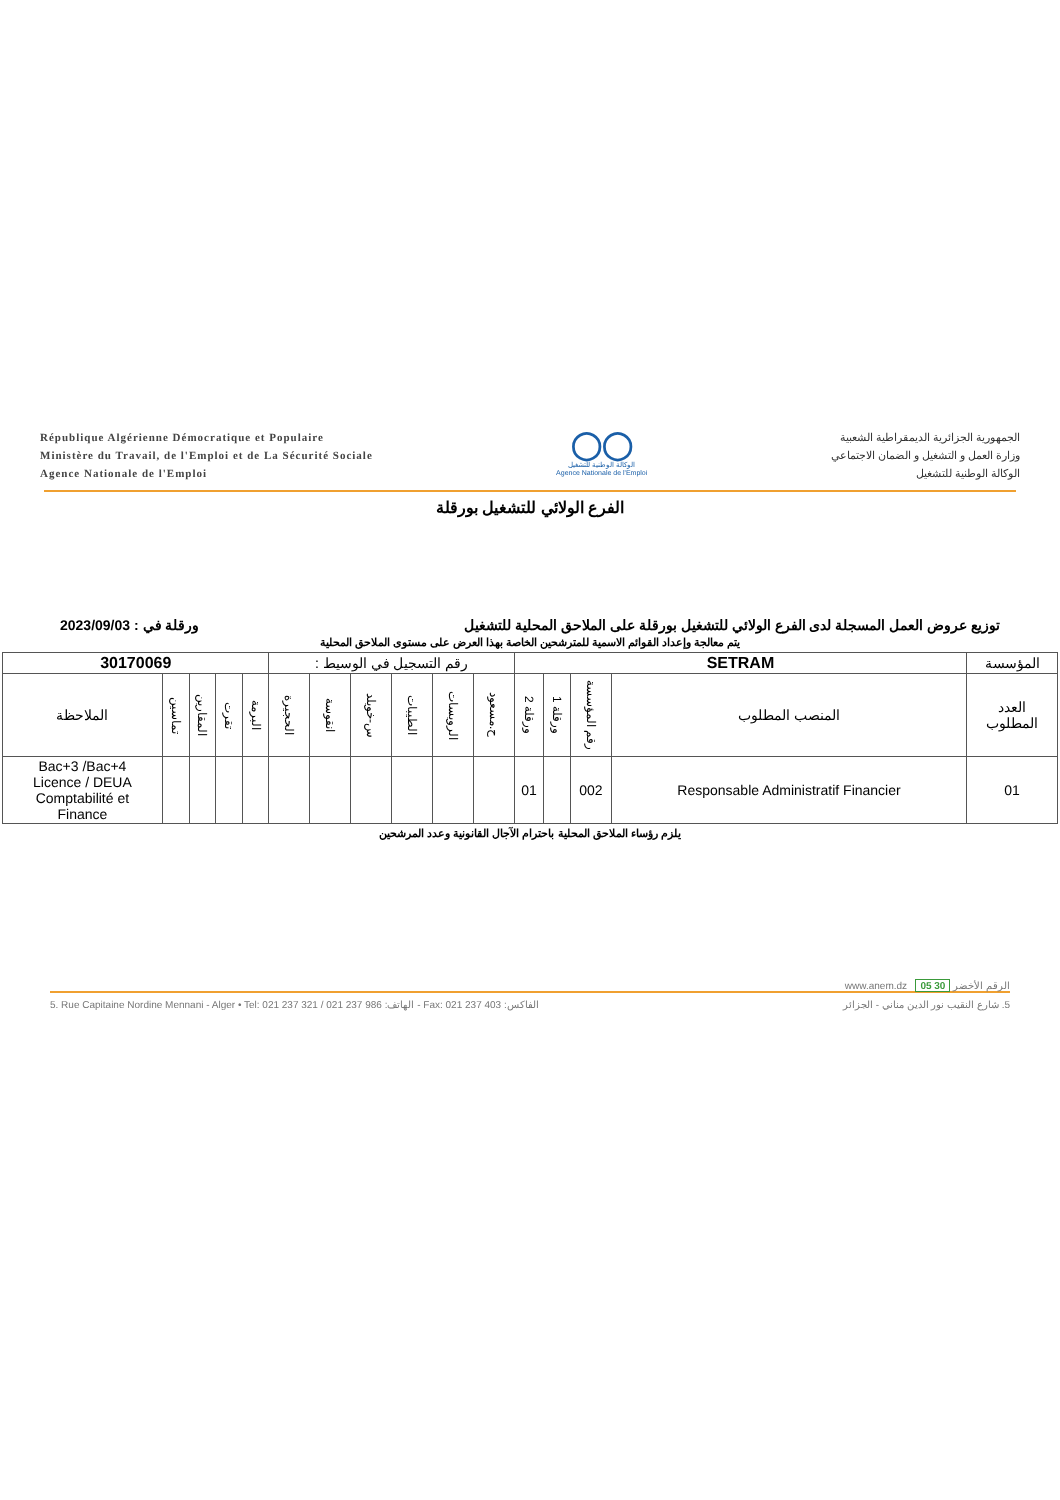République Algérienne Démocratique et Populaire
Ministère du Travail, de l'Emploi et de La Sécurité Sociale
Agence Nationale de l'Emploi
◯◯
الوكالة الوطنية للتشغيل
Agence Nationale de l'Emploi
الجمهورية الجزائرية الديمقراطية الشعبية
وزارة العمل و التشغيل و الضمان الاجتماعي
الوكالة الوطنية للتشغيل
الفرع الولائي للتشغيل بورقلة
توزيع عروض العمل المسجلة لدى الفرع الولائي للتشغيل بورقلة على الملاحق المحلية للتشغيل ورقلة في : 2023/09/03
يتم معالجة وإعداد القوائم الاسمية للمترشحين الخاصة بهذا العرض على مستوى الملاحق المحلية
| المؤسسة | SETRAM | | | | رقم التسجيل في الوسيط : | | | | | | 30170069 | | | | |
| العدد المطلوب | المنصب المطلوب | رقم المؤسسة | ورقلة 1 | ورقلة 2 | ح.مسعود | الرويسات | الطيبات | س-خويلد | انقوسة | الحجيرة | البرمة | تقرت | المقارين | تماسين | الملاحظة |
| 01 | Responsable Administratif Financier | 002 | | 01 | | | | | | | | | | | Bac+3 /Bac+4 Licence / DEUA Comptabilité et Finance |
يلزم رؤساء الملاحق المحلية باحترام الآجال القانونية وعدد المرشحين
www.anem.dz الرقم الأخضر 30 05
5. Rue Capitaine Nordine Mennani - Alger • Tel: 021 237 321 / 021 237 986 :الهاتف - Fax: 021 237 403 :الفاكس 5. شارع النقيب نور الدين مناني - الجزائر